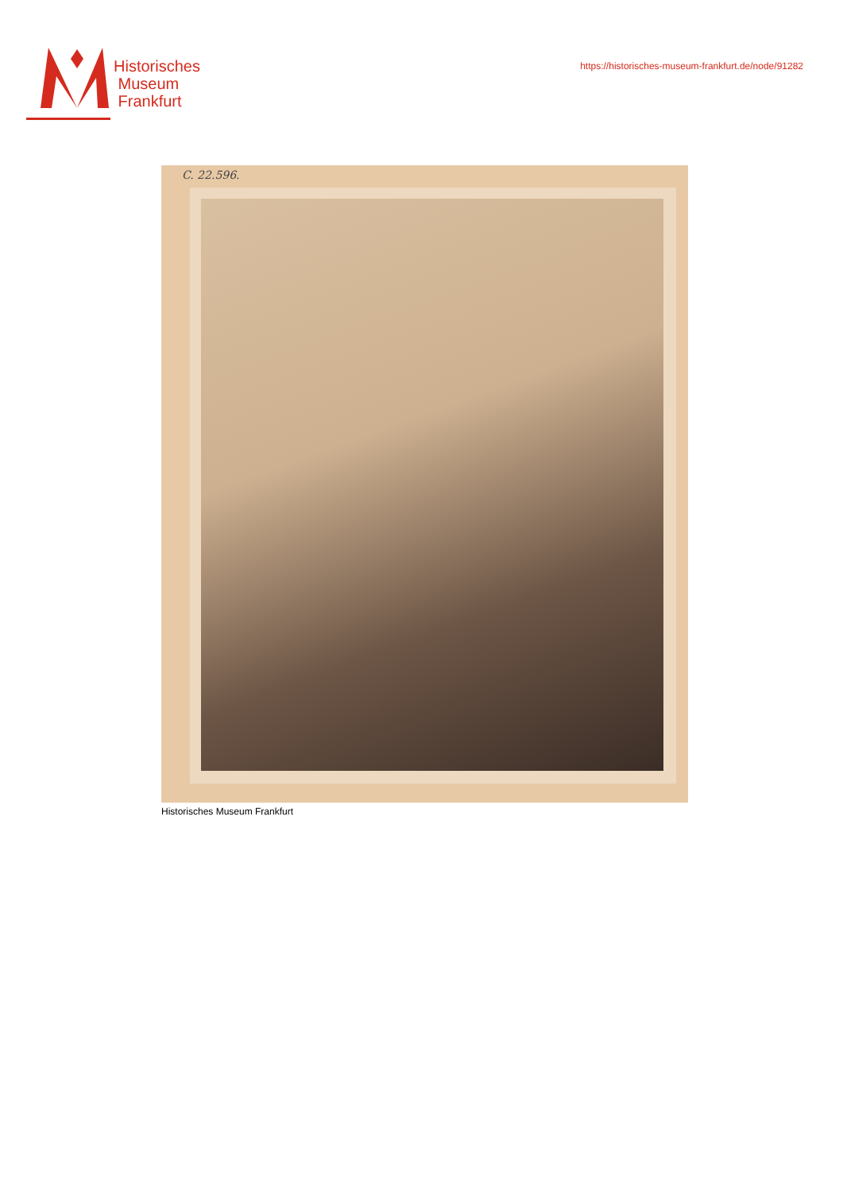Historisches
Museum
Frankfurt
https://historisches-museum-frankfurt.de/node/91282
C. 22.596.
Historisches Museum Frankfurt